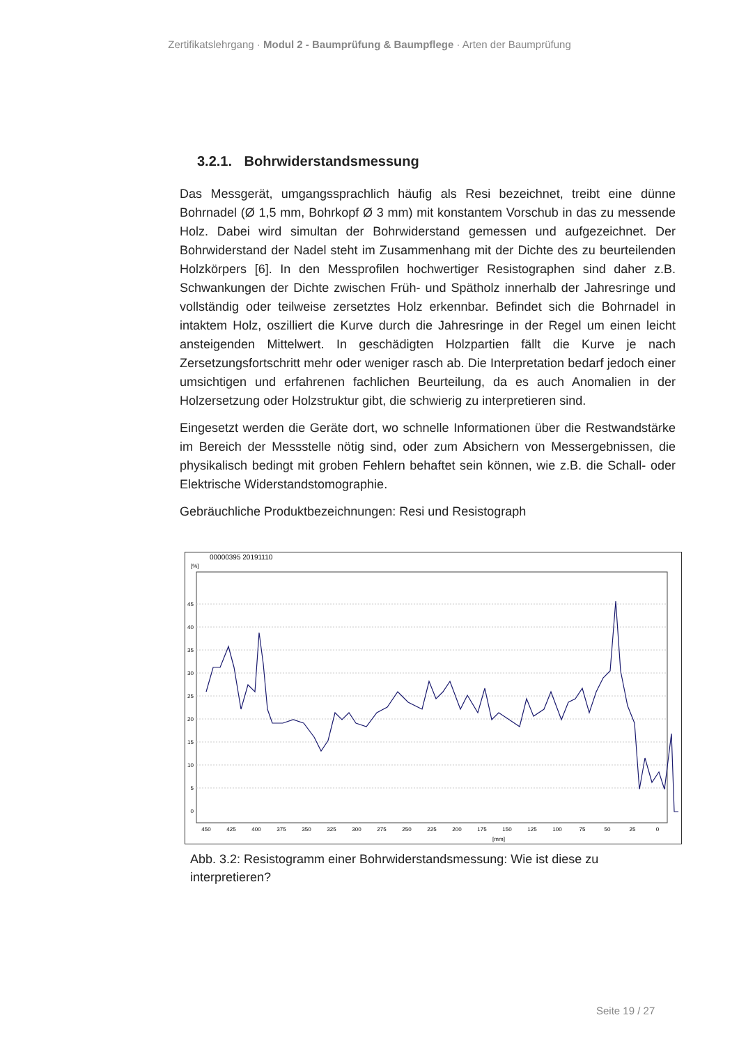Zertifikatslehrgang · Modul 2 - Baumprüfung & Baumpflege · Arten der Baumprüfung
3.2.1. Bohrwiderstandsmessung
Das Messgerät, umgangssprachlich häufig als Resi bezeichnet, treibt eine dünne Bohrnadel (Ø 1,5 mm, Bohrkopf Ø 3 mm) mit konstantem Vorschub in das zu messende Holz. Dabei wird simultan der Bohrwiderstand gemessen und aufgezeichnet. Der Bohrwiderstand der Nadel steht im Zusammenhang mit der Dichte des zu beurteilenden Holzkörpers [6]. In den Messprofilen hochwertiger Resistographen sind daher z.B. Schwankungen der Dichte zwischen Früh- und Spätholz innerhalb der Jahresringe und vollständig oder teilweise zersetztes Holz erkennbar. Befindet sich die Bohrnadel in intaktem Holz, oszilliert die Kurve durch die Jahresringe in der Regel um einen leicht ansteigenden Mittelwert. In geschädigten Holzpartien fällt die Kurve je nach Zersetzungsfortschritt mehr oder weniger rasch ab. Die Interpretation bedarf jedoch einer umsichtigen und erfahrenen fachlichen Beurteilung, da es auch Anomalien in der Holzersetzung oder Holzstruktur gibt, die schwierig zu interpretieren sind.
Eingesetzt werden die Geräte dort, wo schnelle Informationen über die Restwandstärke im Bereich der Messstelle nötig sind, oder zum Absichern von Messergebnissen, die physikalisch bedingt mit groben Fehlern behaftet sein können, wie z.B. die Schall- oder Elektrische Widerstandstomographie.
Gebräuchliche Produktbezeichnungen: Resi und Resistograph
00000395 20191110
[%]
45
40
35
30
25
20
15
10
5
0
450
425
400
375
350
325
300
275
250
225
200
175
150
125
100
75
50
25
0
[mm]
Abb. 3.2: Resistogramm einer Bohrwiderstandsmessung: Wie ist diese zu interpretieren?
Seite 19 / 27